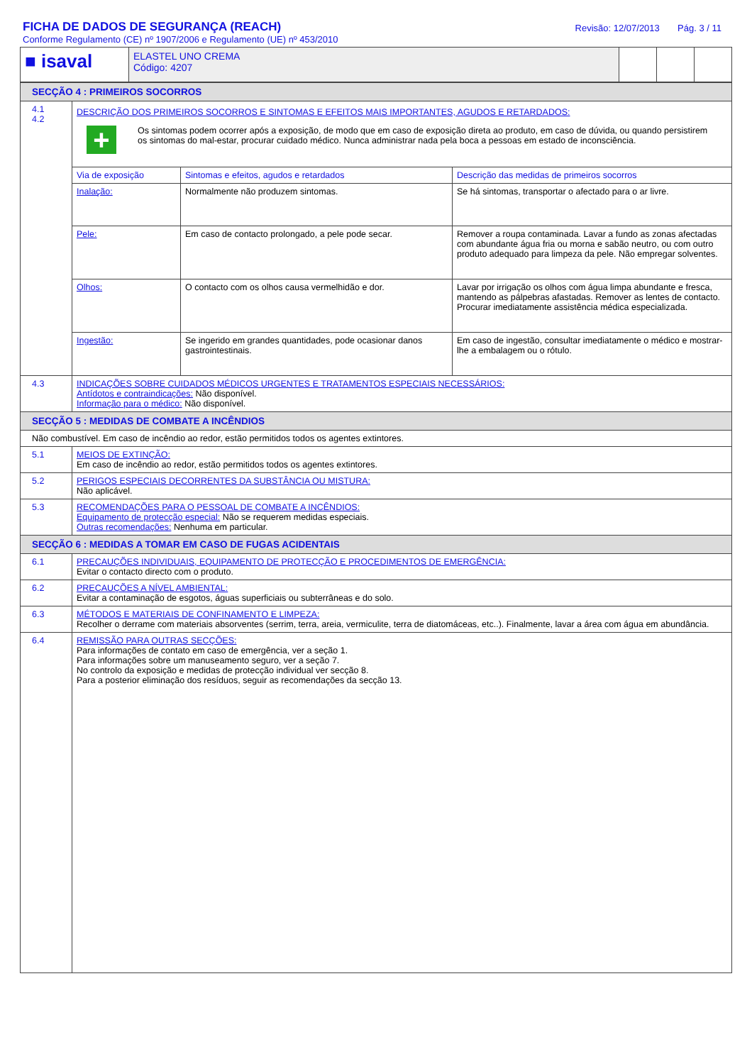FICHA DE DADOS DE SEGURANÇA (REACH)
Conforme Regulamento (CE) nº 1907/2006 e Regulamento (UE) nº 453/2010
Revisão: 12/07/2013 Pág. 3 / 11
| ■ isaval | ELASTEL UNO CREMA Código: 4207 | | | |
| SECÇÃO 4 : PRIMEIROS SOCORROS | |
| 4.1 4.2 | DESCRIÇÃO DOS PRIMEIROS SOCORROS E SINTOMAS E EFEITOS MAIS IMPORTANTES, AGUDOS E RETARDADOS: + Os sintomas podem ocorrer após a exposição, de modo que em caso de exposição direta ao produto, em caso de dúvida, ou quando persistirem os sintomas do mal-estar, procurar cuidado médico. Nunca administrar nada pela boca a pessoas em estado de inconsciência. / Via de exposição / Sintomas e efeitos, agudos e retardados / Descrição das medidas de primeiros socorros / / --- / --- / --- / / Inalação: / Normalmente não produzem sintomas. / Se há sintomas, transportar o afectado para o ar livre. / / Pele: / Em caso de contacto prolongado, a pele pode secar. / Remover a roupa contaminada. Lavar a fundo as zonas afectadas com abundante água fria ou morna e sabão neutro, ou com outro produto adequado para limpeza da pele. Não empregar solventes. / / Olhos: / O contacto com os olhos causa vermelhidão e dor. / Lavar por irrigação os olhos com água limpa abundante e fresca, mantendo as pálpebras afastadas. Remover as lentes de contacto. Procurar imediatamente assistência médica especializada. / / Ingestão: / Se ingerido em grandes quantidades, pode ocasionar danos gastrointestinais. / Em caso de ingestão, consultar imediatamente o médico e mostrar-lhe a embalagem ou o rótulo. / |
| 4.3 | INDICAÇÕES SOBRE CUIDADOS MÉDICOS URGENTES E TRATAMENTOS ESPECIAIS NECESSÁRIOS: Antídotos e contraindicações: Não disponível. Informação para o médico: Não disponível. |
| SECÇÃO 5 : MEDIDAS DE COMBATE A INCÊNDIOS | |
| Não combustível. Em caso de incêndio ao redor, estão permitidos todos os agentes extintores. | |
| 5.1 | MEIOS DE EXTINÇÃO: Em caso de incêndio ao redor, estão permitidos todos os agentes extintores. |
| 5.2 | PERIGOS ESPECIAIS DECORRENTES DA SUBSTÂNCIA OU MISTURA: Não aplicável. |
| 5.3 | RECOMENDAÇÕES PARA O PESSOAL DE COMBATE A INCÊNDIOS: Equipamento de protecção especial: Não se requerem medidas especiais. Outras recomendações: Nenhuma em particular. |
| SECÇÃO 6 : MEDIDAS A TOMAR EM CASO DE FUGAS ACIDENTAIS | |
| 6.1 | PRECAUÇÕES INDIVIDUAIS, EQUIPAMENTO DE PROTECÇÃO E PROCEDIMENTOS DE EMERGÊNCIA: Evitar o contacto directo com o produto. |
| 6.2 | PRECAUÇÕES A NÍVEL AMBIENTAL: Evitar a contaminação de esgotos, águas superficiais ou subterrâneas e do solo. |
| 6.3 | MÉTODOS E MATERIAIS DE CONFINAMENTO E LIMPEZA: Recolher o derrame com materiais absorventes (serrim, terra, areia, vermiculite, terra de diatomáceas, etc..). Finalmente, lavar a área com água em abundância. |
| 6.4 | REMISSÃO PARA OUTRAS SECÇÕES: Para informações de contato em caso de emergência, ver a seção 1. Para informações sobre um manuseamento seguro, ver a seção 7. No controlo da exposição e medidas de protecção individual ver secção 8. Para a posterior eliminação dos resíduos, seguir as recomendações da secção 13. |